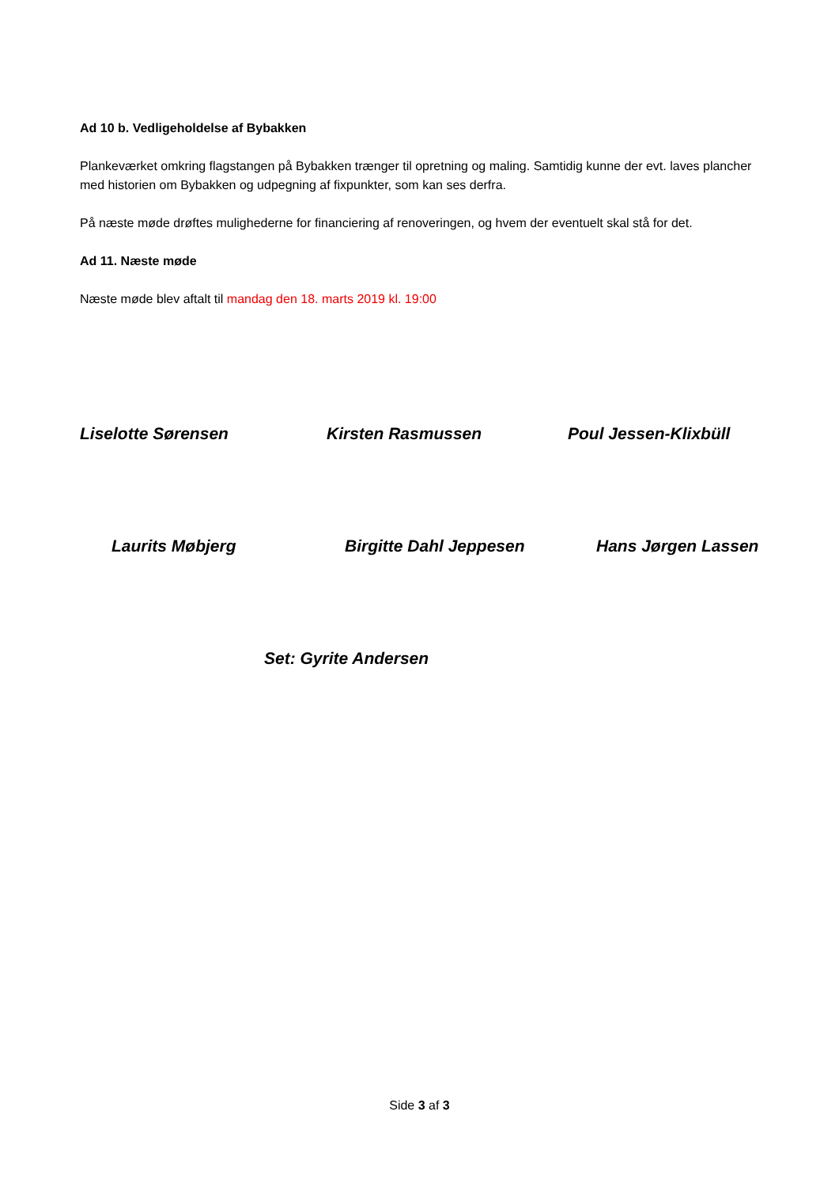Ad 10 b. Vedligeholdelse af Bybakken
Plankeværket omkring flagstangen på Bybakken trænger til opretning og maling. Samtidig kunne der evt. laves plancher med historien om Bybakken og udpegning af fixpunkter, som kan ses derfra.
På næste møde drøftes mulighederne for financiering af renoveringen, og hvem der eventuelt skal stå for det.
Ad 11. Næste møde
Næste møde blev aftalt til mandag den 18. marts 2019 kl. 19:00
Liselotte Sørensen Kirsten Rasmussen Poul Jessen-Klixbüll
Laurits Møbjerg Birgitte Dahl Jeppesen Hans Jørgen Lassen
Set: Gyrite Andersen
Side 3 af 3